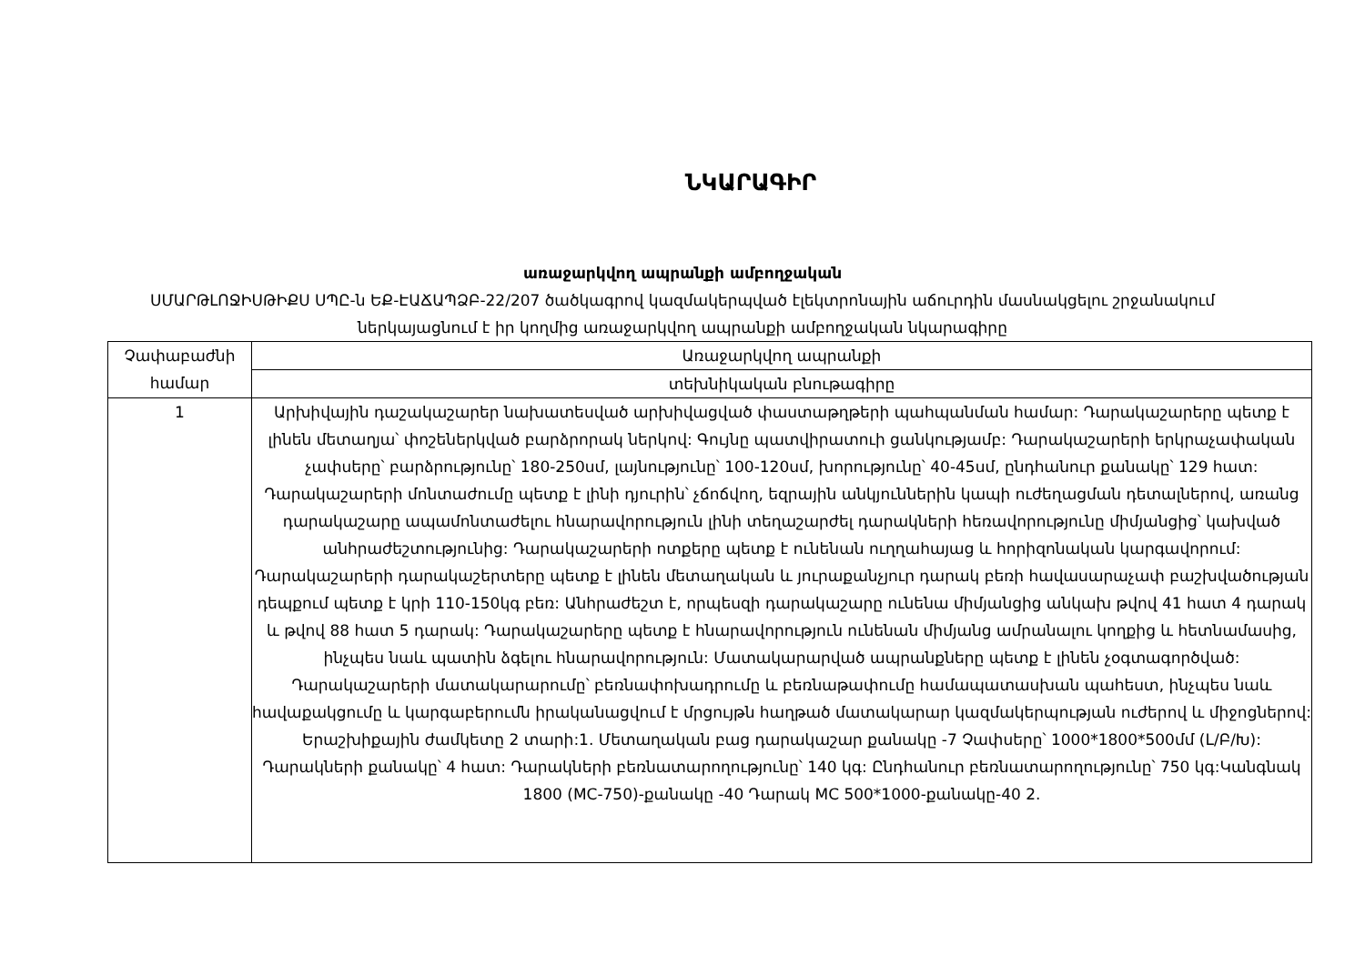ՆԿԱՐԱԳԻՐ
առաջարկվող ապրանքի ամբողջական
ՍՄԱՐԹԼՈՋԻՍԹԻՔՍ ՍՊԸ-ն ԵՔ-ԷԱՃԱՊՁԲ-22/207 ծածկագրով կազմակերպված էլեկտրոնային աճուրդին մասնակցելու շրջանակում
ներկայացնում է իր կողմից առաջարկվող ապրանքի ամբողջական նկարագիրը
| Չափաբաժնի համար | Առաջարկվող ապրանքի |
| | տեխնիկական բնութագիրը |
| 1 | Արխիվային դաշակաշարեր նախատեսված արխիվացված փաստաթղթերի պահպանման համար: Դարակաշարերը պետք է լինեն մետաղյա՝ փոշեներկված բարձրորակ ներկով: Գույնը պատվիրատուի ցանկությամբ: Դարակաշարերի երկրաչափական չափսերը՝ բարձրությունը՝ 180-250սմ, լայնությունը՝ 100-120սմ, խորությունը՝ 40-45սմ, ընդհանուր քանակը՝ 129 հատ: Դարակաշարերի մոնտաժումը պետք է լինի դյուրին՝ չճոճվող, եզրային անկյուններին կապի ուժեղացման դետալներով, առանց դարակաշարը ապամոնտաժելու հնարավորություն լինի տեղաշարժել դարակների հեռավորությունը միմյանցից՝ կախված անհրաժեշտությունից: Դարակաշարերի ոտքերը պետք է ունենան ուղղահայաց և հորիզոնական կարգավորում: Դարակաշարերի դարակաշերտերը պետք է լինեն մետաղական և յուրաքանչյուր դարակ բեռի հավասարաչափ բաշխվածության դեպքում պետք է կրի 110-150կգ բեռ: Անհրաժեշտ է, որպեսզի դարակաշարը ունենա միմյանցից անկախ թվով 41 հատ 4 դարակ և թվով 88 հատ 5 դարակ: Դարակաշարերը պետք է հնարավորություն ունենան միմյանց ամրանալու կողքից և հետնամասից, ինչպես նաև պատին ձգելու հնարավորություն: Մատակարարված ապրանքները պետք է լինեն չօգտագործված: Դարակաշարերի մատակարարումը՝ բեռնափոխադրումը և բեռնաթափումը համապատասխան պահեստ, ինչպես նաև հավաքակցումը և կարգաբերումն իրականացվում է մրցույթն հաղթած մատակարար կազմակերպության ուժերով և միջոցներով: Երաշխիքային ժամկետը 2 տարի:1. Մետաղական բաց դարակաշար քանակը -7 Չափսերը՝ 1000*1800*500մմ (L/Բ/Խ): Դարակների քանակը՝ 4 հատ: Դարակների բեռնատարողությունը՝ 140 կգ: Ընդհանուր բեռնատարողությունը՝ 750 կգ:Կանգնակ 1800 (MC-750)-քանակը -40 Դարակ MC 500*1000-քանակը-40 2. |